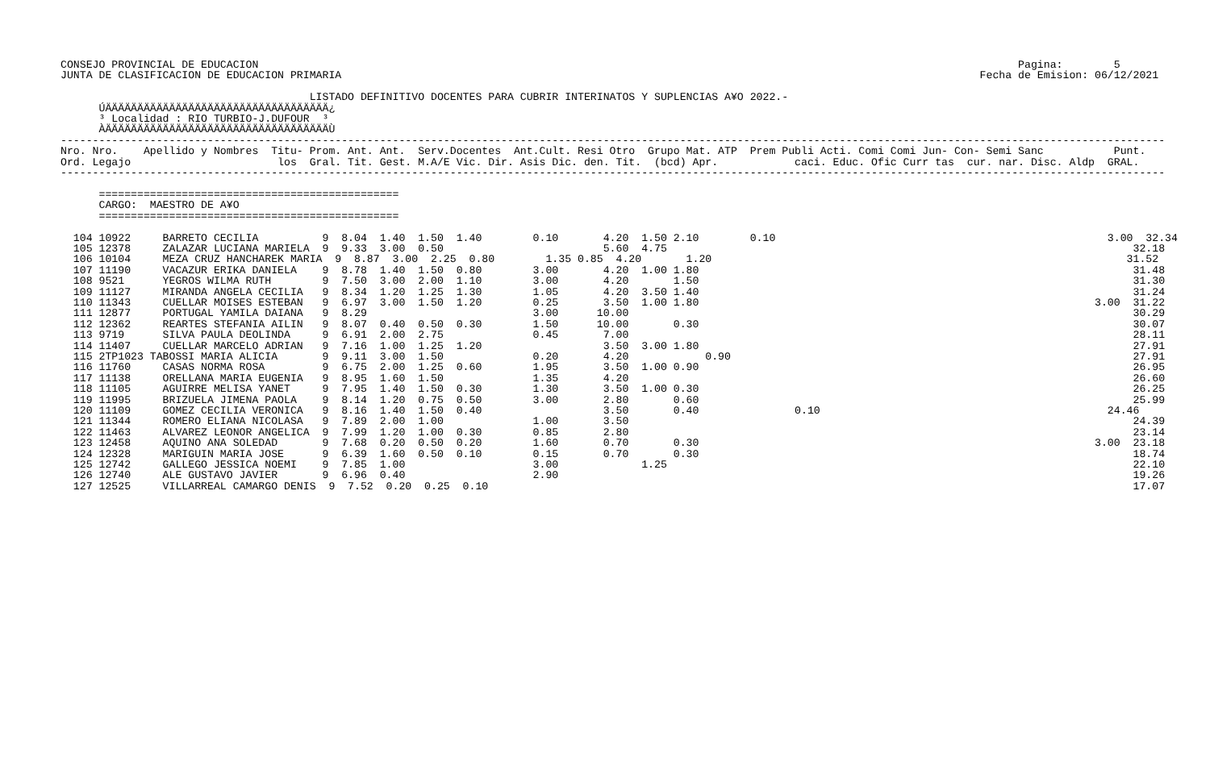CONSEJO PROVINCIAL DE EDUCACION                                                                                                                       Pagina:        5
JUNTA DE CLASIFICACION DE EDUCACION PRIMARIA                                                                                                    Fecha de Emision: 06/12/2021

                                       LISTADO DEFINITIVO DOCENTES PARA CUBRIR INTERINATOS Y SUPLENCIAS A¥O 2022.-
      ÚÄÄÄÄÄÄÄÄÄÄÄÄÄÄÄÄÄÄÄÄÄÄÄÄÄÄÄÄÄÄÄÄÄÄÄ¿
      ³ Localidad : RIO TURBIO-J.DUFOUR  ³
      ÀÄÄÄÄÄÄÄÄÄÄÄÄÄÄÄÄÄÄÄÄÄÄÄÄÄÄÄÄÄÄÄÄÄÄÄÙ
-----------------------------------------------------------------------------------------------------------------------------------------------------------------------------
Nro. Nro.    Apellido y Nombres  Titu- Prom. Ant. Ant.  Serv.Docentes  Ant.Cult. Resi Otro  Grupo Mat. ATP  Prem Publi Acti. Comi Comi Jun- Con- Semi Sanc           Punt.
Ord. Legajo                       los  Gral. Tit. Gest. M.A/E Vic. Dir. Asis Dic. den. Tit.  (bcd) Apr.            caci. Educ. Ofic Curr tas  cur. nar. Disc. Aldp  GRAL.
-----------------------------------------------------------------------------------------------------------------------------------------------------------------------------

      ===============================================
      CARGO:  MAESTRO DE A¥O
      ===============================================

  104 10922     BARRETO CECILIA          9  8.04  1.40  1.50  1.40        0.10       4.20  1.50 2.10        0.10                                                    3.00  32.34
  105 12378     ZALAZAR LUCIANA MARIELA  9  9.33  3.00  0.50                         5.60  4.75                                                                         32.18
  106 10104     MEZA CRUZ HANCHAREK MARIA  9  8.87  3.00  2.25  0.80        1.35 0.85  4.20       1.20                                                                 31.52
  107 11190     VACAZUR ERIKA DANIELA    9  8.78  1.40  1.50  0.80        3.00       4.20  1.00 1.80                                                                    31.48
  108 9521      YEGROS WILMA RUTH        9  7.50  3.00  2.00  1.10        3.00       4.20       1.50                                                                    31.30
  109 11127     MIRANDA ANGELA CECILIA   9  8.34  1.20  1.25  1.30        1.05       4.20  3.50 1.40                                                                    31.24
  110 11343     CUELLAR MOISES ESTEBAN   9  6.97  3.00  1.50  1.20        0.25       3.50  1.00 1.80                                                              3.00  31.22
  111 12877     PORTUGAL YAMILA DAIANA   9  8.29                          3.00      10.00                                                                               30.29
  112 12362     REARTES STEFANIA AILIN   9  8.07  0.40  0.50  0.30        1.50      10.00       0.30                                                                    30.07
  113 9719      SILVA PAULA DEOLINDA     9  6.91  2.00  2.75              0.45       7.00                                                                               28.11
  114 11407     CUELLAR MARCELO ADRIAN   9  7.16  1.00  1.25  1.20                   3.50  3.00 1.80                                                                    27.91
  115 2TP1023 TABOSSI MARIA ALICIA       9  9.11  3.00  1.50              0.20       4.20            0.90                                                               27.91
  116 11760     CASAS NORMA ROSA         9  6.75  2.00  1.25  0.60        1.95       3.50  1.00 0.90                                                                    26.95
  117 11138     ORELLANA MARIA EUGENIA   9  8.95  1.60  1.50              1.35       4.20                                                                               26.60
  118 11105     AGUIRRE MELISA YANET     9  7.95  1.40  1.50  0.30        1.30       3.50  1.00 0.30                                                                    26.25
  119 11995     BRIZUELA JIMENA PAOLA    9  8.14  1.20  0.75  0.50        3.00       2.80       0.60                                                                    25.99
  120 11109     GOMEZ CECILIA VERONICA   9  8.16  1.40  1.50  0.40                   3.50       0.40               0.10                                             24.46
  121 11344     ROMERO ELIANA NICOLASA   9  7.89  2.00  1.00              1.00       3.50                                                                               24.39
  122 11463     ALVAREZ LEONOR ANGELICA  9  7.99  1.20  1.00  0.30        0.85       2.80                                                                               23.14
  123 12458     AQUINO ANA SOLEDAD       9  7.68  0.20  0.50  0.20        1.60       0.70       0.30                                                              3.00  23.18
  124 12328     MARIGUIN MARIA JOSE      9  6.39  1.60  0.50  0.10        0.15       0.70       0.30                                                                    18.74
  125 12742     GALLEGO JESSICA NOEMI    9  7.85  1.00                    3.00             1.25                                                                         22.10
  126 12740     ALE GUSTAVO JAVIER       9  6.96  0.40                    2.90                                                                                          19.26
  127 12525     VILLARREAL CAMARGO DENIS  9  7.52  0.20  0.25  0.10                                                                                                     17.07